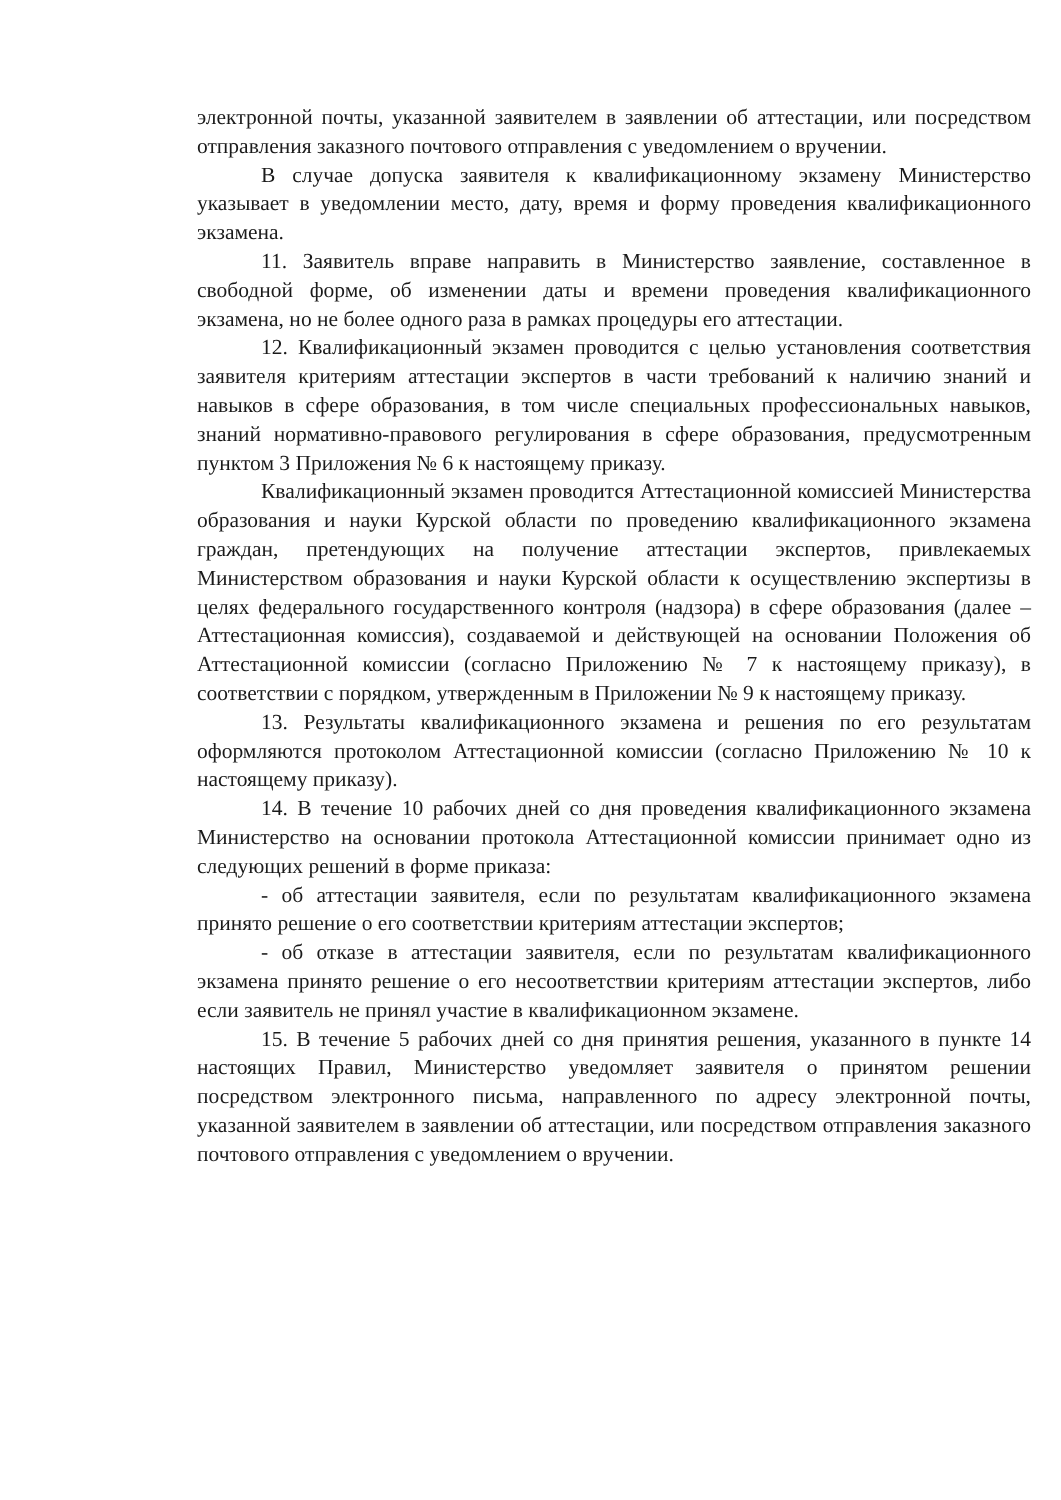электронной почты, указанной заявителем в заявлении об аттестации, или посредством отправления заказного почтового отправления с уведомлением о вручении.
В случае допуска заявителя к квалификационному экзамену Министерство указывает в уведомлении место, дату, время и форму проведения квалификационного экзамена.
11. Заявитель вправе направить в Министерство заявление, составленное в свободной форме, об изменении даты и времени проведения квалификационного экзамена, но не более одного раза в рамках процедуры его аттестации.
12. Квалификационный экзамен проводится с целью установления соответствия заявителя критериям аттестации экспертов в части требований к наличию знаний и навыков в сфере образования, в том числе специальных профессиональных навыков, знаний нормативно-правового регулирования в сфере образования, предусмотренным пунктом 3 Приложения № 6 к настоящему приказу.
Квалификационный экзамен проводится Аттестационной комиссией Министерства образования и науки Курской области по проведению квалификационного экзамена граждан, претендующих на получение аттестации экспертов, привлекаемых Министерством образования и науки Курской области к осуществлению экспертизы в целях федерального государственного контроля (надзора) в сфере образования (далее – Аттестационная комиссия), создаваемой и действующей на основании Положения об Аттестационной комиссии (согласно Приложению № 7 к настоящему приказу), в соответствии с порядком, утвержденным в Приложении № 9 к настоящему приказу.
13. Результаты квалификационного экзамена и решения по его результатам оформляются протоколом Аттестационной комиссии (согласно Приложению № 10 к настоящему приказу).
14. В течение 10 рабочих дней со дня проведения квалификационного экзамена Министерство на основании протокола Аттестационной комиссии принимает одно из следующих решений в форме приказа:
- об аттестации заявителя, если по результатам квалификационного экзамена принято решение о его соответствии критериям аттестации экспертов;
- об отказе в аттестации заявителя, если по результатам квалификационного экзамена принято решение о его несоответствии критериям аттестации экспертов, либо если заявитель не принял участие в квалификационном экзамене.
15. В течение 5 рабочих дней со дня принятия решения, указанного в пункте 14 настоящих Правил, Министерство уведомляет заявителя о принятом решении посредством электронного письма, направленного по адресу электронной почты, указанной заявителем в заявлении об аттестации, или посредством отправления заказного почтового отправления с уведомлением о вручении.